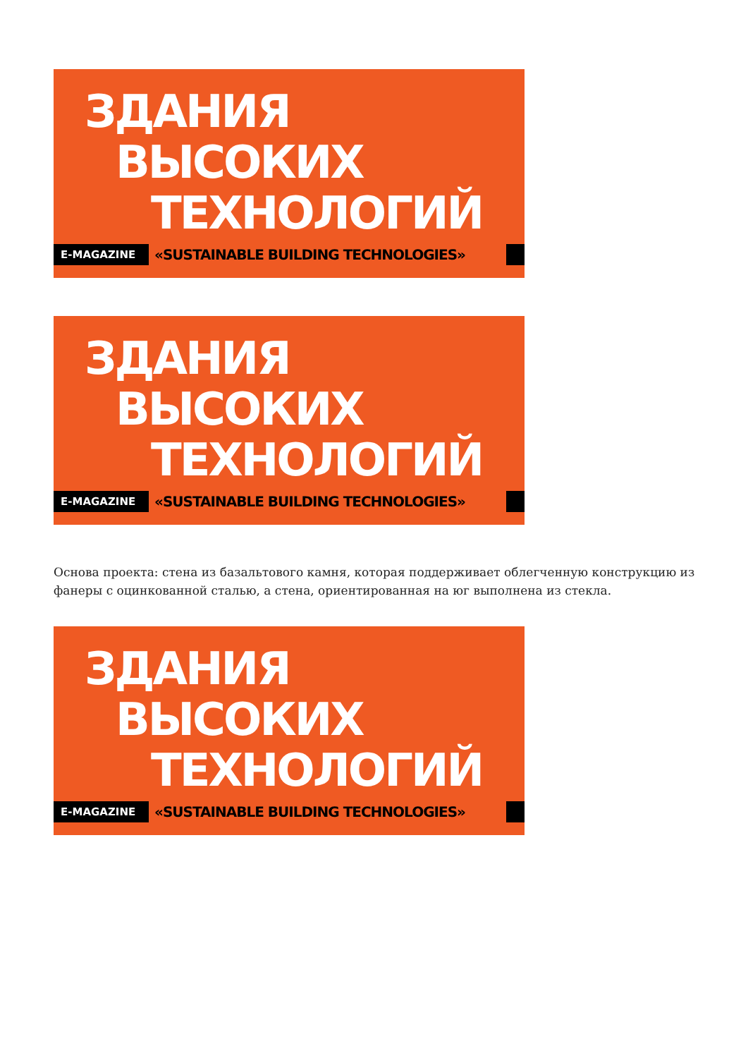ЗДАНИЯ
ВЫСОКИХ
ТЕХНОЛОГИЙ
E-MAGAZINE
«SUSTAINABLE BUILDING TECHNOLOGIES»
ЗДАНИЯ
ВЫСОКИХ
ТЕХНОЛОГИЙ
E-MAGAZINE
«SUSTAINABLE BUILDING TECHNOLOGIES»
Основа проекта: стена из базальтового камня, которая поддерживает облегченную конструкцию из фанеры с оцинкованной сталью, а стена, ориентированная на юг выполнена из стекла.
ЗДАНИЯ
ВЫСОКИХ
ТЕХНОЛОГИЙ
E-MAGAZINE
«SUSTAINABLE BUILDING TECHNOLOGIES»